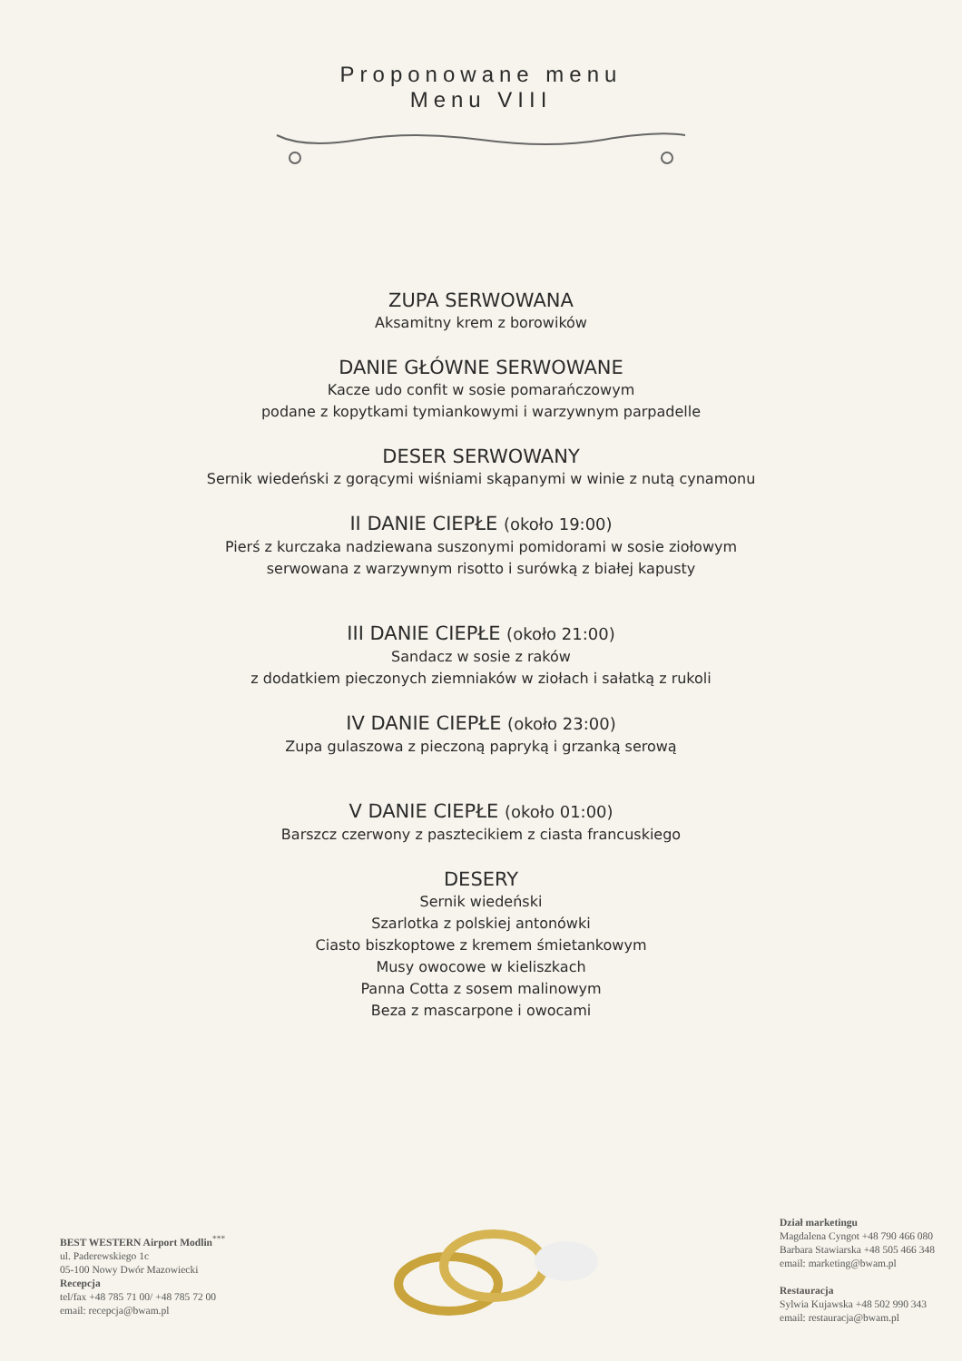Proponowane menu
Menu VIII
ZUPA SERWOWANA
Aksamitny krem z borowików
DANIE GŁÓWNE SERWOWANE
Kacze udo confit w sosie pomarańczowym
podane z kopytkami tymiankowymi i warzywnym parpadelle
DESER SERWOWANY
Sernik wiedeński z gorącymi wiśniami skąpanymi w winie z nutą cynamonu
II DANIE CIEPŁE (około 19:00)
Pierś z kurczaka nadziewana suszonymi pomidorami w sosie ziołowym
serwowana z warzywnym risotto i surówką z białej kapusty
III DANIE CIEPŁE (około 21:00)
Sandacz w sosie z raków
z dodatkiem pieczonych ziemniaków w ziołach i sałatką z rukoli
IV DANIE CIEPŁE (około 23:00)
Zupa gulaszowa z pieczoną papryką i grzanką serową
V DANIE CIEPŁE (około 01:00)
Barszcz czerwony z pasztecikiem z ciasta francuskiego
DESERY
Sernik wiedeński
Szarlotka z polskiej antonówki
Ciasto biszkoptowe z kremem śmietankowym
Musy owocowe w kieliszkach
Panna Cotta z sosem malinowym
Beza z mascarpone i owocami
BEST WESTERN Airport Modlin<sup>***</sup>
ul. Paderewskiego 1c
05-100 Nowy Dwór Mazowiecki
Recepcja
tel/fax +48 785 71 00/ +48 785 72 00
email: recepcja@bwam.pl
Dział marketingu
Magdalena Cyngot +48 790 466 080
Barbara Stawiarska +48 505 466 348
email: marketing@bwam.pl
Restauracja
Sylwia Kujawska +48 502 990 343
email: restauracja@bwam.pl